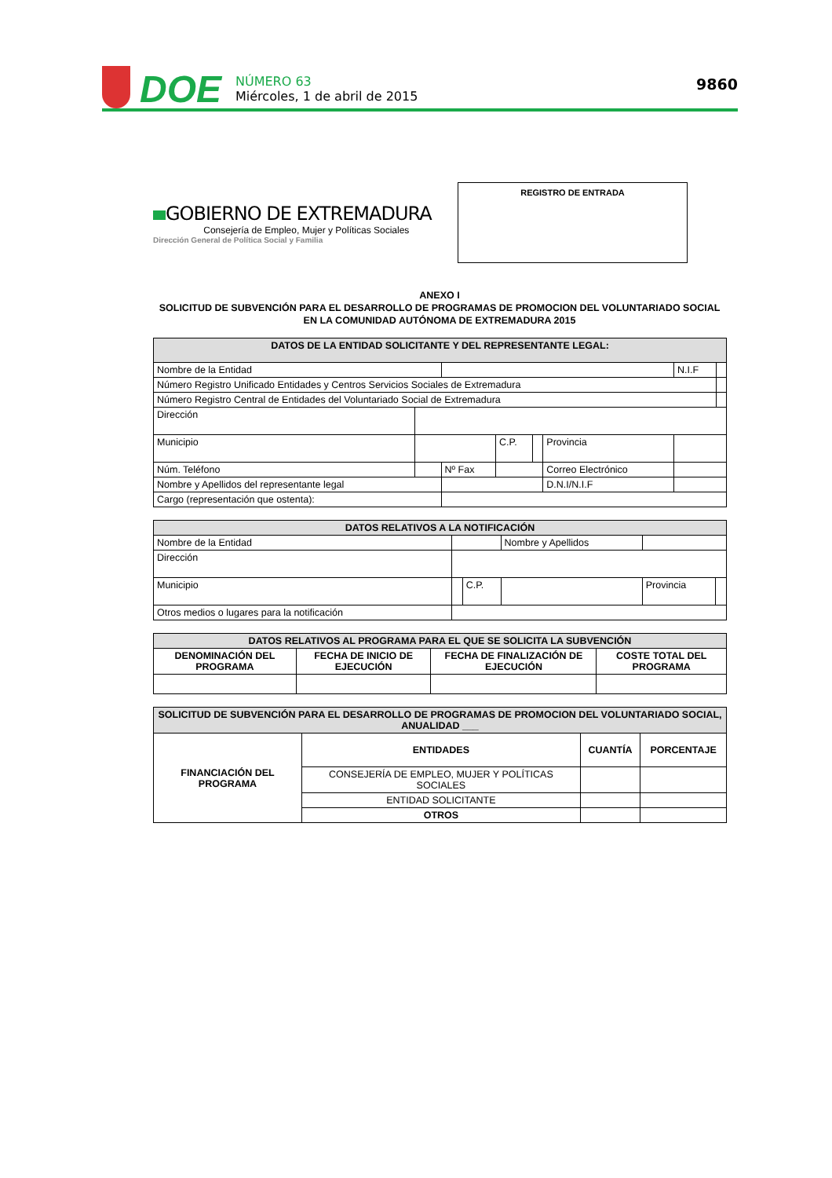DOE
NÚMERO 63
Miércoles, 1 de abril de 2015
9860
GOBIERNO DE EXTREMADURA
Consejería de Empleo, Mujer y Políticas Sociales
Dirección General de Política Social y Familia
REGISTRO DE ENTRADA
ANEXO I
SOLICITUD DE SUBVENCIÓN PARA EL DESARROLLO DE PROGRAMAS DE PROMOCION DEL VOLUNTARIADO SOCIAL EN LA COMUNIDAD AUTÓNOMA DE EXTREMADURA 2015
| DATOS DE LA ENTIDAD SOLICITANTE Y DEL REPRESENTANTE LEGAL: | | | | | | | |
| --- | --- | --- | --- | --- | --- | --- | --- |
| Nombre de la Entidad | | | | | | N.I.F | |
| Número Registro Unificado Entidades y Centros Servicios Sociales de Extremadura | | | | | | | |
| Número Registro Central de Entidades del Voluntariado Social de Extremadura | | | | | | | |
| Dirección | | | | | | | |
| Municipio | | | C.P. | | Provincia | | |
| Núm. Teléfono | | Nº Fax | | | Correo Electrónico | | |
| Nombre y Apellidos del representante legal | | | | | D.N.I/N.I.F | | |
| Cargo (representación que ostenta): | | | | | | | |
| DATOS RELATIVOS A LA NOTIFICACIÓN | | | | | |
| --- | --- | --- | --- | --- | --- |
| Nombre de la Entidad | | | Nombre y Apellidos | | |
| Dirección | | | | | |
| Municipio | | C.P. | | Provincia | |
| Otros medios o lugares para la notificación | | | | | |
| DATOS RELATIVOS AL PROGRAMA PARA EL QUE SE SOLICITA LA SUBVENCIÓN | | | |
| --- | --- | --- | --- |
| DENOMINACIÓN DEL PROGRAMA | FECHA DE INICIO DE EJECUCIÓN | FECHA DE FINALIZACIÓN DE EJECUCIÓN | COSTE TOTAL DEL PROGRAMA |
| SOLICITUD DE SUBVENCIÓN PARA EL DESARROLLO DE PROGRAMAS DE PROMOCION DEL VOLUNTARIADO SOCIAL, ANUALIDAD ___ | | | |
| --- | --- | --- | --- |
| FINANCIACIÓN DEL PROGRAMA | ENTIDADES | CUANTÍA | PORCENTAJE |
| | CONSEJERÍA DE EMPLEO, MUJER Y POLÍTICAS SOCIALES | | |
| | ENTIDAD SOLICITANTE | | |
| | OTROS | | |